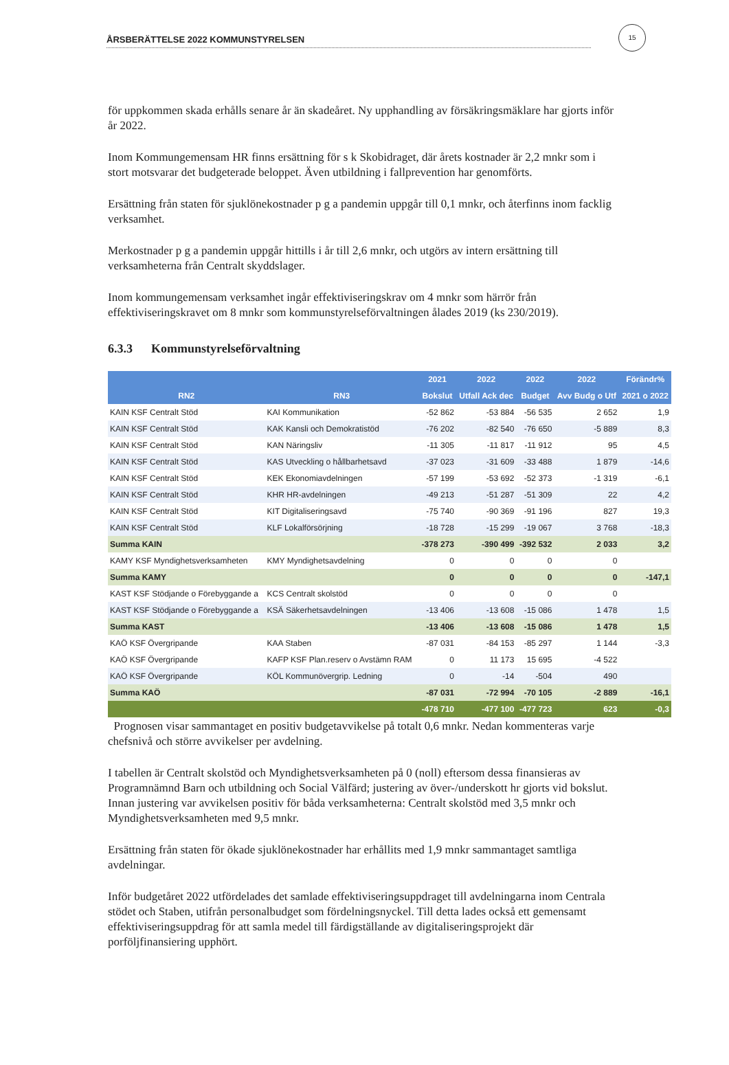15
ÅRSBERÄTTELSE 2022 KOMMUNSTYRELSEN
för uppkommen skada erhålls senare år än skadeåret. Ny upphandling av försäkringsmäklare har gjorts inför år 2022.
Inom Kommungemensam HR finns ersättning för s k Skobidraget, där årets kostnader är 2,2 mnkr som i stort motsvarar det budgeterade beloppet. Även utbildning i fallprevention har genomförts.
Ersättning från staten för sjuklönekostnader p g a pandemin uppgår till 0,1 mnkr, och återfinns inom facklig verksamhet.
Merkostnader p g a pandemin uppgår hittills i år till 2,6 mnkr, och utgörs av intern ersättning till verksamheterna från Centralt skyddslager.
Inom kommungemensam verksamhet ingår effektiviseringskrav om 4 mnkr som härrör från effektiviseringskravet om 8 mnkr som kommunstyrelseförvaltningen ålades 2019 (ks 230/2019).
6.3.3 Kommunstyrelseförvaltning
| RN2 | RN3 | 2021 | 2022 | 2022 | 2022 | Förändr% |
| --- | --- | --- | --- | --- | --- | --- |
| | | Bokslut | Utfall Ack dec | Budget | Avv Budg o Utf | 2021 o 2022 |
| KAIN KSF Centralt Stöd | KAI Kommunikation | -52 862 | -53 884 | -56 535 | 2 652 | 1,9 |
| KAIN KSF Centralt Stöd | KAK Kansli och Demokratistöd | -76 202 | -82 540 | -76 650 | -5 889 | 8,3 |
| KAIN KSF Centralt Stöd | KAN Näringsliv | -11 305 | -11 817 | -11 912 | 95 | 4,5 |
| KAIN KSF Centralt Stöd | KAS Utveckling o hållbarhetsavd | -37 023 | -31 609 | -33 488 | 1 879 | -14,6 |
| KAIN KSF Centralt Stöd | KEK Ekonomiavdelningen | -57 199 | -53 692 | -52 373 | -1 319 | -6,1 |
| KAIN KSF Centralt Stöd | KHR HR-avdelningen | -49 213 | -51 287 | -51 309 | 22 | 4,2 |
| KAIN KSF Centralt Stöd | KIT Digitaliseringsavd | -75 740 | -90 369 | -91 196 | 827 | 19,3 |
| KAIN KSF Centralt Stöd | KLF Lokalförsörjning | -18 728 | -15 299 | -19 067 | 3 768 | -18,3 |
| Summa KAIN | | -378 273 | -390 499 | -392 532 | 2 033 | 3,2 |
| KAMY KSF Myndighetsverksamheten | KMY Myndighetsavdelning | 0 | 0 | 0 | 0 | |
| Summa KAMY | | 0 | 0 | 0 | 0 | -147,1 |
| KAST KSF Stödjande o Förebyggande a | KCS Centralt skolstöd | 0 | 0 | 0 | 0 | |
| KAST KSF Stödjande o Förebyggande a | KSÄ Säkerhetsavdelningen | -13 406 | -13 608 | -15 086 | 1 478 | 1,5 |
| Summa KAST | | -13 406 | -13 608 | -15 086 | 1 478 | 1,5 |
| KAÖ KSF Övergripande | KAA Staben | -87 031 | -84 153 | -85 297 | 1 144 | -3,3 |
| KAÖ KSF Övergripande | KAFP KSF Plan.reserv o Avstämn RAM | 0 | 11 173 | 15 695 | -4 522 | |
| KAÖ KSF Övergripande | KÖL Kommunövergrip. Ledning | 0 | -14 | -504 | 490 | |
| Summa KAÖ | | -87 031 | -72 994 | -70 105 | -2 889 | -16,1 |
| | | -478 710 | -477 100 | -477 723 | 623 | -0,3 |
Prognosen visar sammantaget en positiv budgetavvikelse på totalt 0,6 mnkr. Nedan kommenteras varje chefsnivå och större avvikelser per avdelning.
I tabellen är Centralt skolstöd och Myndighetsverksamheten på 0 (noll) eftersom dessa finansieras av Programnämnd Barn och utbildning och Social Välfärd; justering av över-/underskott hr gjorts vid bokslut. Innan justering var avvikelsen positiv för båda verksamheterna: Centralt skolstöd med 3,5 mnkr och Myndighetsverksamheten med 9,5 mnkr.
Ersättning från staten för ökade sjuklönekostnader har erhållits med 1,9 mnkr sammantaget samtliga avdelningar.
Inför budgetåret 2022 utfördelades det samlade effektiviseringsuppdraget till avdelningarna inom Centrala stödet och Staben, utifrån personalbudget som fördelningsnyckel. Till detta lades också ett gemensamt effektiviseringsuppdrag för att samla medel till färdigställande av digitaliseringsprojekt där porföljfinansiering upphört.